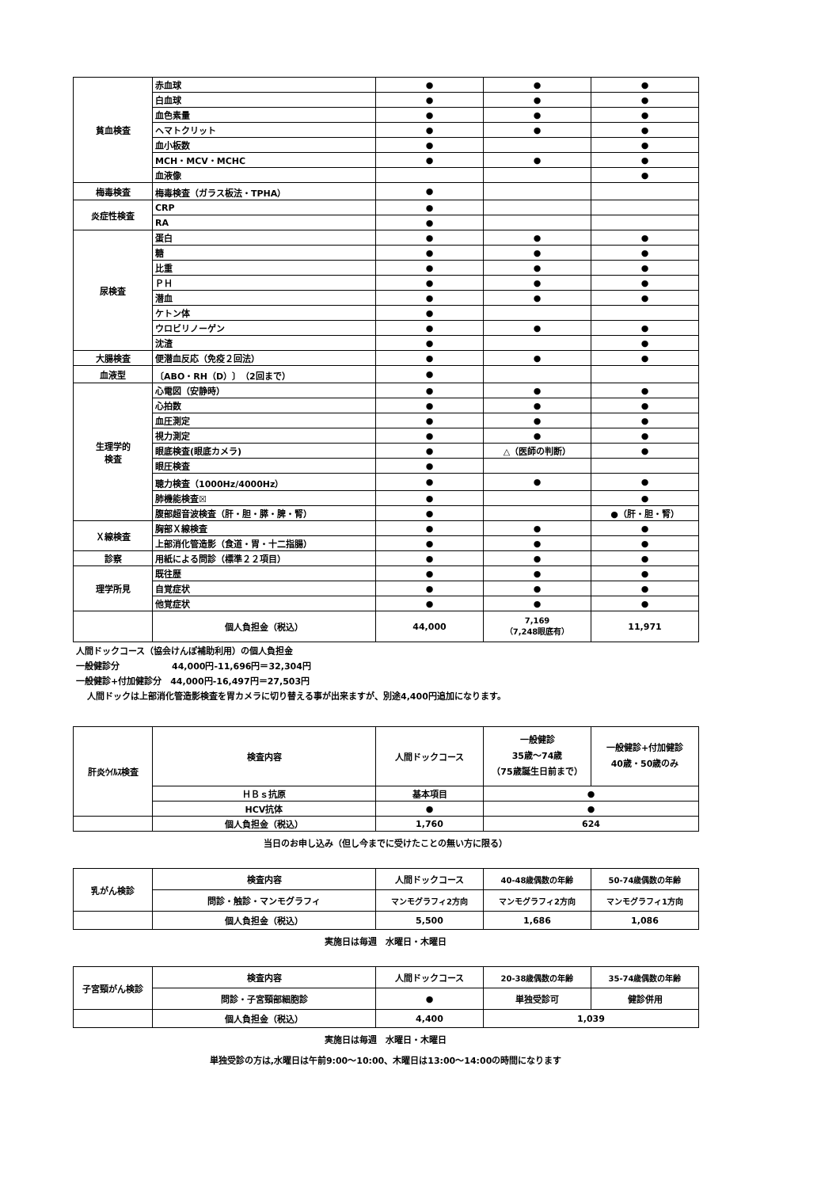| 貧血検査 | 赤血球 | ● | ● | ● |
| | 白血球 | ● | ● | ● |
| | 血色素量 | ● | ● | ● |
| | ヘマトクリット | ● | ● | ● |
| | 血小板数 | ● | | ● |
| | MCH・MCV・MCHC | ● | ● | ● |
| | 血液像 | | | ● |
| 梅毒検査 | 梅毒検査（ガラス板法・TPHA） | ● | | |
| 炎症性検査 | CRP | ● | | |
| | RA | ● | | |
| 尿検査 | 蛋白 | ● | ● | ● |
| | 糖 | ● | ● | ● |
| | 比重 | ● | ● | ● |
| | ＰＨ | ● | ● | ● |
| | 潜血 | ● | ● | ● |
| | ケトン体 | ● | | |
| | ウロビリノーゲン | ● | ● | ● |
| | 沈渣 | ● | | ● |
| 大腸検査 | 便潜血反応（免疫２回法） | ● | ● | ● |
| 血液型 | 〔ABO・RH（D）〕（2回まで） | ● | | |
| 生理学的 検査 | 心電図（安静時） | ● | ● | ● |
| | 心拍数 | ● | ● | ● |
| | 血圧測定 | ● | ● | ● |
| | 視力測定 | ● | ● | ● |
| | 眼底検査(眼底カメラ) | ● | △（医師の判断） | ● |
| | 眼圧検査 | ● | | |
| | 聴力検査（1000Hz/4000Hz） | ● | ● | ● |
| | 肺機能検査☒ | ● | | ● |
| | 腹部超音波検査（肝・胆・膵・脾・腎） | ● | | ●（肝・胆・腎） |
| Ｘ線検査 | 胸部Ｘ線検査 | ● | ● | ● |
| | 上部消化管造影（食道・胃・十二指腸） | ● | ● | ● |
| 診察 | 用紙による問診（標準２２項目） | ● | ● | ● |
| 理学所見 | 既往歴 | ● | ● | ● |
| | 自覚症状 | ● | ● | ● |
| | 他覚症状 | ● | ● | ● |
| | 個人負担金（税込） | 44,000 | 7,169 （7,248眼底有） | 11,971 |
人間ドックコース（協会けんぽ補助利用）の個人負担金
一般健診分　　　　　　44,000円-11,696円＝32,304円
一般健診+付加健診分　44,000円-16,497円＝27,503円
人間ドックは上部消化管造影検査を胃カメラに切り替える事が出来ますが、別途4,400円追加になります。
| 肝炎ｳｲﾙｽ検査 | 検査内容 | 人間ドックコース | 一般健診 35歳～74歳 （75歳誕生日前まで） | 一般健診+付加健診 40歳・50歳のみ |
| | ＨＢｓ抗原 | 基本項目 | ● | |
| | HCV抗体 | ● | ● | |
| | 個人負担金（税込） | 1,760 | 624 | |
当日のお申し込み（但し今までに受けたことの無い方に限る）
| 乳がん検診 | 検査内容 | 人間ドックコース | 40-48歳偶数の年齢 | 50-74歳偶数の年齢 |
| | 問診・触診・マンモグラフィ | マンモグラフィ2方向 | マンモグラフィ2方向 | マンモグラフィ1方向 |
| | 個人負担金（税込） | 5,500 | 1,686 | 1,086 |
実施日は毎週　水曜日・木曜日
| 子宮頸がん検診 | 検査内容 | 人間ドックコース | 20-38歳偶数の年齢 | 35-74歳偶数の年齢 |
| | 問診・子宮頸部細胞診 | ● | 単独受診可 | 健診併用 |
| | 個人負担金（税込） | 4,400 | 1,039 | |
実施日は毎週　水曜日・木曜日
単独受診の方は,水曜日は午前9:00～10:00、木曜日は13:00～14:00の時間になります